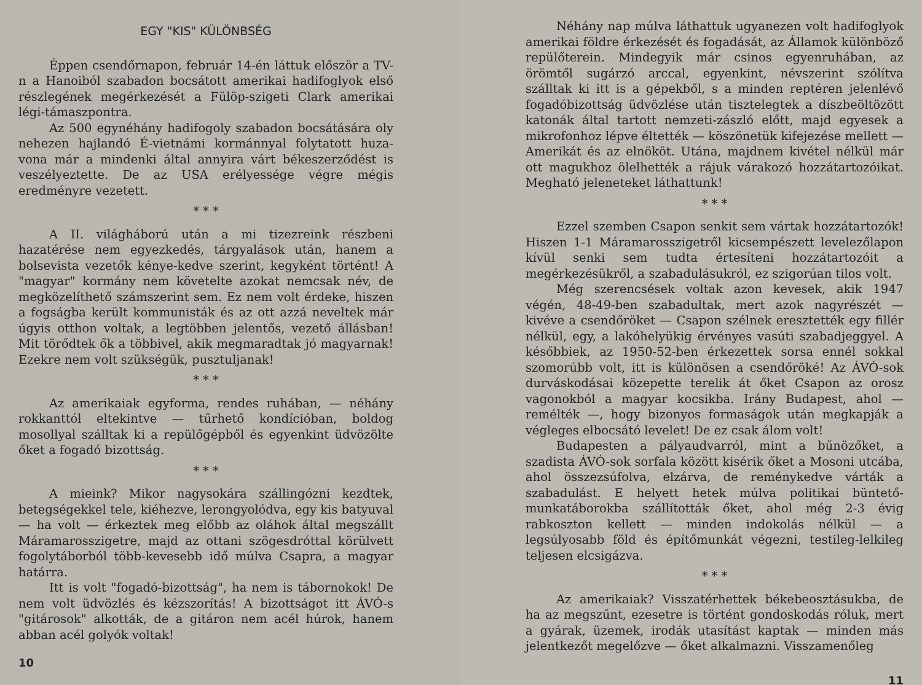EGY "KIS" KÜLÖNBSÉG
Éppen csendőrnapon, február 14-én láttuk először a TV-n a Hanoiból szabadon bocsátott amerikai hadifoglyok első részlegének megérkezését a Fülöp-szigeti Clark amerikai légi-támaszpontra.
Az 500 egynéhány hadifogoly szabadon bocsátására oly nehezen hajlandó É-vietnámi kormánnyal folytatott huza-vona már a mindenki által annyira várt békeszerződést is veszélyeztette. De az USA erélyessége végre mégis eredményre vezetett.
* * *
A II. világháború után a mi tizezreink részbeni hazatérése nem egyezkedés, tárgyalások után, hanem a bolsevista vezetők kénye-kedve szerint, kegyként történt! A "magyar" kormány nem követelte azokat nemcsak név, de megközelíthető számszerint sem. Ez nem volt érdeke, hiszen a fogságba került kommunisták és az ott azzá neveltek már úgyis otthon voltak, a legtöbben jelentős, vezető állásban! Mit törődtek ők a többivel, akik megmaradtak jó magyarnak! Ezekre nem volt szükségük, pusztuljanak!
* * *
Az amerikaiak egyforma, rendes ruhában, — néhány rokkanttól eltekintve — tűrhető kondícióban, boldog mosollyal szálltak ki a repülőgépből és egyenkint üdvözölte őket a fogadó bizottság.
* * *
A mieink? Mikor nagysokára szállingózni kezdtek, betegségekkel tele, kiéhezve, lerongyolódva, egy kis batyuval — ha volt — érkeztek meg előbb az oláhok által megszállt Máramarosszigetre, majd az ottani szögesdróttal körülvett fogolytáborból több-kevesebb idő múlva Csapra, a magyar határra.
Itt is volt "fogadó-bizottság", ha nem is tábornokok! De nem volt üdvözlés és kézszorítás! A bizottságot itt ÁVÓ-s "gitárosok" alkották, de a gitáron nem acél húrok, hanem abban acél golyók voltak!
10
Néhány nap múlva láthattuk ugyanezen volt hadifoglyok amerikai földre érkezését és fogadását, az Államok különböző repülőterein. Mindegyik már csinos egyenruhában, az örömtől sugárzó arccal, egyenkint, névszerint szólítva szálltak ki itt is a gépekből, s a minden reptéren jelenlévő fogadóbizottság üdvözlése után tisztelegtek a díszbeöltözött katonák által tartott nemzeti-zászló előtt, majd egyesek a mikrofonhoz lépve éltették — köszönetük kifejezése mellett — Amerikát és az elnököt. Utána, majdnem kivétel nélkül már ott magukhoz ölelhették a rájuk várakozó hozzátartozóikat. Megható jeleneteket láthattunk!
* * *
Ezzel szemben Csapon senkit sem vártak hozzátartozók! Hiszen 1-1 Máramarosszigetről kicsempészett levelezőlapon kívül senki sem tudta értesíteni hozzátartozóit a megérkezésükről, a szabadulásukról, ez szigorúan tilos volt.
Még szerencsések voltak azon kevesek, akik 1947 végén, 48-49-ben szabadultak, mert azok nagyrészét — kivéve a csendőröket — Csapon szélnek eresztették egy fillér nélkül, egy, a lakóhelyükig érvényes vasúti szabadjeggyel. A későbbiek, az 1950-52-ben érkezettek sorsa ennél sokkal szomorúbb volt, itt is különösen a csendőröké! Az ÁVÓ-sok durváskodásai közepette terelik át őket Csapon az orosz vagonokból a magyar kocsikba. Irány Budapest, ahol — remélték —, hogy bizonyos formaságok után megkapják a végleges elbocsátó levelet! De ez csak álom volt!
Budapesten a pályaudvarról, mint a bűnözőket, a szadista ÁVÓ-sok sorfala között kisérik őket a Mosoni utcába, ahol összezsúfolva, elzárva, de reménykedve várták a szabadulást. E helyett hetek múlva politikai büntető-munkatáborokba szállították őket, ahol még 2-3 évig rabkoszton kellett — minden indokolás nélkül — a legsúlyosabb föld és építőmunkát végezni, testileg-lelkileg teljesen elcsigázva.
* * *
Az amerikaiak? Visszatérhettek békebeosztásukba, de ha az megszűnt, ezesetre is történt gondoskodás róluk, mert a gyárak, üzemek, irodák utasítást kaptak — minden más jelentkezőt megelőzve — őket alkalmazni. Visszamenőleg
11